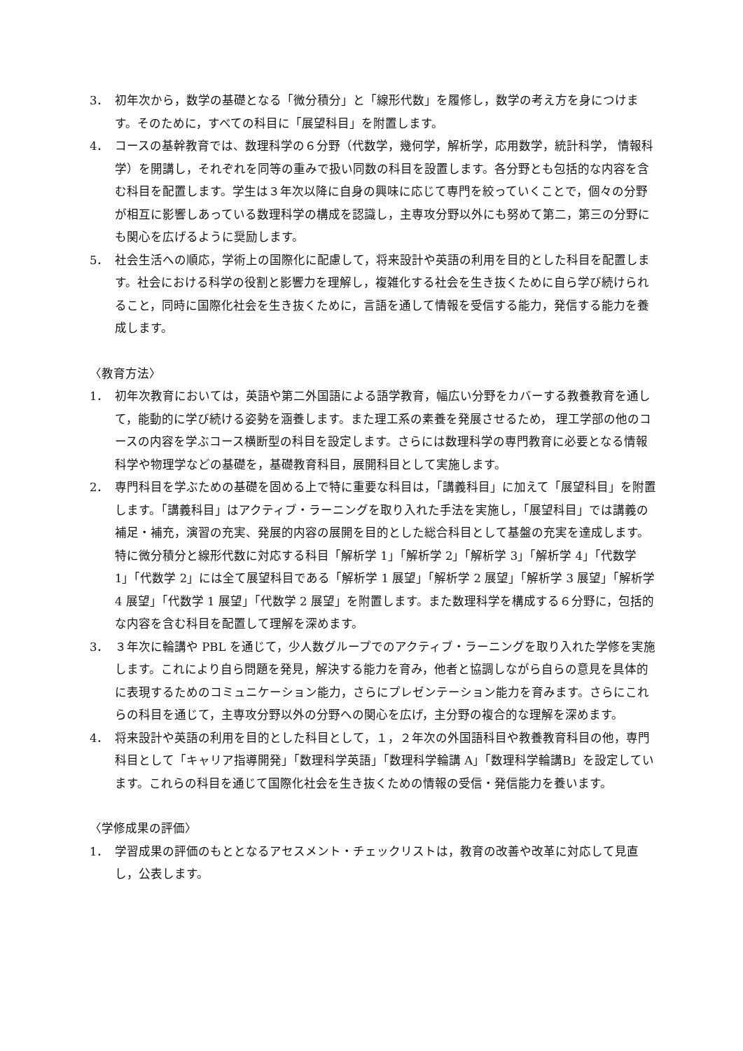3． 初年次から，数学の基礎となる「微分積分」と「線形代数」を履修し，数学の考え方を身につけます。そのために，すべての科目に「展望科目」を附置します。
4． コースの基幹教育では、数理科学の６分野（代数学，幾何学，解析学，応用数学，統計科学， 情報科学）を開講し，それぞれを同等の重みで扱い同数の科目を設置します。各分野とも包括的な内容を含む科目を配置します。学生は３年次以降に自身の興味に応じて専門を絞っていくことで，個々の分野が相互に影響しあっている数理科学の構成を認識し，主専攻分野以外にも努めて第二，第三の分野にも関心を広げるように奨励します。
5． 社会生活への順応，学術上の国際化に配慮して，将来設計や英語の利用を目的とした科目を配置します。社会における科学の役割と影響力を理解し，複雑化する社会を生き抜くために自ら学び続けられること，同時に国際化社会を生き抜くために，言語を通して情報を受信する能力，発信する能力を養成します。
〈教育方法〉
1． 初年次教育においては，英語や第二外国語による語学教育，幅広い分野をカバーする教養教育を通して，能動的に学び続ける姿勢を涵養します。また理工系の素養を発展させるため， 理工学部の他のコースの内容を学ぶコース横断型の科目を設定します。さらには数理科学の専門教育に必要となる情報科学や物理学などの基礎を，基礎教育科目，展開科目として実施します。
2． 専門科目を学ぶための基礎を固める上で特に重要な科目は，「講義科目」に加えて「展望科目」を附置します。「講義科目」はアクティブ・ラーニングを取り入れた手法を実施し，「展望科目」では講義の補足・補充，演習の充実、発展的内容の展開を目的とした総合科目として基盤の充実を達成します。特に微分積分と線形代数に対応する科目「解析学 1」「解析学 2」「解析学 3」「解析学 4」「代数学 1」「代数学 2」には全て展望科目である「解析学 1 展望」「解析学 2 展望」「解析学 3 展望」「解析学 4 展望」「代数学 1 展望」「代数学 2 展望」を附置します。また数理科学を構成する６分野に，包括的な内容を含む科目を配置して理解を深めます。
3． ３年次に輪講や PBL を通じて，少人数グループでのアクティブ・ラーニングを取り入れた学修を実施します。これにより自ら問題を発見，解決する能力を育み，他者と協調しながら自らの意見を具体的に表現するためのコミュニケーション能力，さらにプレゼンテーション能力を育みます。さらにこれらの科目を通じて，主専攻分野以外の分野への関心を広げ，主分野の複合的な理解を深めます。
4． 将来設計や英語の利用を目的とした科目として，１，２年次の外国語科目や教養教育科目の他，専門科目として「キャリア指導開発」「数理科学英語」「数理科学輪講 A」「数理科学輪講B」を設定しています。これらの科目を通じて国際化社会を生き抜くための情報の受信・発信能力を養います。
〈学修成果の評価〉
1． 学習成果の評価のもととなるアセスメント・チェックリストは，教育の改善や改革に対応して見直し，公表します。